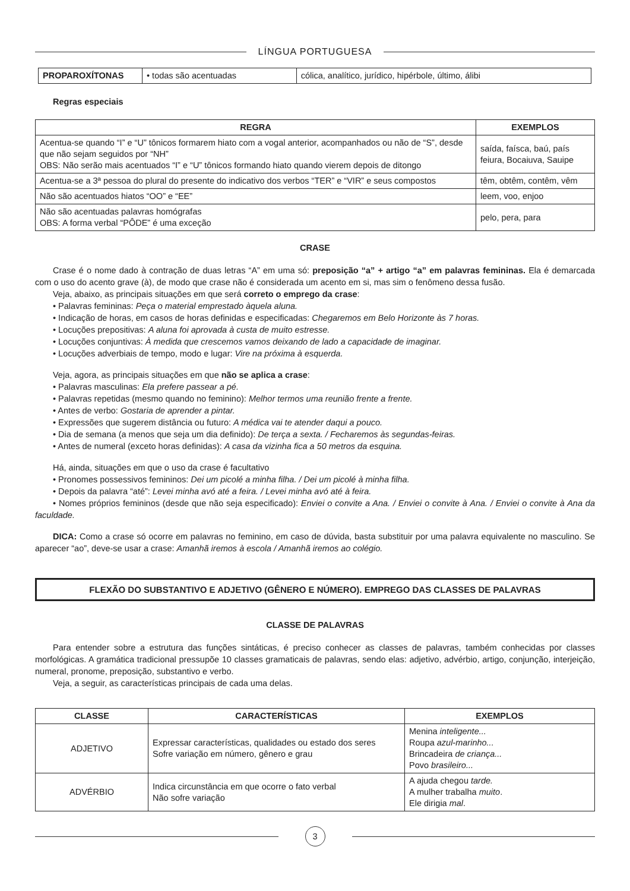LÍNGUA PORTUGUESA
| PROPAROXÍTONAS | • todas são acentuadas | cólica, analítico, jurídico, hipérbole, último, álibi |
Regras especiais
| REGRA | EXEMPLOS |
| --- | --- |
| Acentua-se quando “I” e “U” tônicos formarem hiato com a vogal anterior, acompanhados ou não de “S”, desde que não sejam seguidos por “NH” OBS: Não serão mais acentuados “I” e “U” tônicos formando hiato quando vierem depois de ditongo | saída, faísca, baú, país feiura, Bocaiuva, Sauipe |
| Acentua-se a 3ª pessoa do plural do presente do indicativo dos verbos “TER” e “VIR” e seus compostos | têm, obtêm, contêm, vêm |
| Não são acentuados hiatos “OO” e “EE” | leem, voo, enjoo |
| Não são acentuadas palavras homógrafas OBS: A forma verbal “PÔDE” é uma exceção | pelo, pera, para |
CRASE
Crase é o nome dado à contração de duas letras “A” em uma só: preposição “a” + artigo “a” em palavras femininas. Ela é demarcada com o uso do acento grave (à), de modo que crase não é considerada um acento em si, mas sim o fenômeno dessa fusão.
Veja, abaixo, as principais situações em que será correto o emprego da crase:
• Palavras femininas: Peça o material emprestado àquela aluna.
• Indicação de horas, em casos de horas definidas e especificadas: Chegaremos em Belo Horizonte às 7 horas.
• Locuções prepositivas: A aluna foi aprovada à custa de muito estresse.
• Locuções conjuntivas: À medida que crescemos vamos deixando de lado a capacidade de imaginar.
• Locuções adverbiais de tempo, modo e lugar: Vire na próxima à esquerda.
Veja, agora, as principais situações em que não se aplica a crase:
• Palavras masculinas: Ela prefere passear a pé.
• Palavras repetidas (mesmo quando no feminino): Melhor termos uma reunião frente a frente.
• Antes de verbo: Gostaria de aprender a pintar.
• Expressões que sugerem distância ou futuro: A médica vai te atender daqui a pouco.
• Dia de semana (a menos que seja um dia definido): De terça a sexta. / Fecharemos às segundas-feiras.
• Antes de numeral (exceto horas definidas): A casa da vizinha fica a 50 metros da esquina.
Há, ainda, situações em que o uso da crase é facultativo
• Pronomes possessivos femininos: Dei um picolé a minha filha. / Dei um picolé à minha filha.
• Depois da palavra “até”: Levei minha avó até a feira. / Levei minha avó até à feira.
• Nomes próprios femininos (desde que não seja especificado): Enviei o convite a Ana. / Enviei o convite à Ana. / Enviei o convite à Ana da faculdade.
DICA: Como a crase só ocorre em palavras no feminino, em caso de dúvida, basta substituir por uma palavra equivalente no masculino. Se aparecer “ao”, deve-se usar a crase: Amanhã iremos à escola / Amanhã iremos ao colégio.
FLEXÃO DO SUBSTANTIVO E ADJETIVO (GÊNERO E NÚMERO). EMPREGO DAS CLASSES DE PALAVRAS
CLASSE DE PALAVRAS
Para entender sobre a estrutura das funções sintáticas, é preciso conhecer as classes de palavras, também conhecidas por classes morfológicas. A gramática tradicional pressupõe 10 classes gramaticais de palavras, sendo elas: adjetivo, advérbio, artigo, conjunção, interjeição, numeral, pronome, preposição, substantivo e verbo.
Veja, a seguir, as características principais de cada uma delas.
| CLASSE | CARACTERÍSTICAS | EXEMPLOS |
| --- | --- | --- |
| ADJETIVO | Expressar características, qualidades ou estado dos seres Sofre variação em número, gênero e grau | Menina inteligente... Roupa azul-marinho... Brincadeira de criança... Povo brasileiro... |
| ADVÉRBIO | Indica circunstância em que ocorre o fato verbal Não sofre variação | A ajuda chegou tarde. A mulher trabalha muito . Ele dirigia mal . |
3